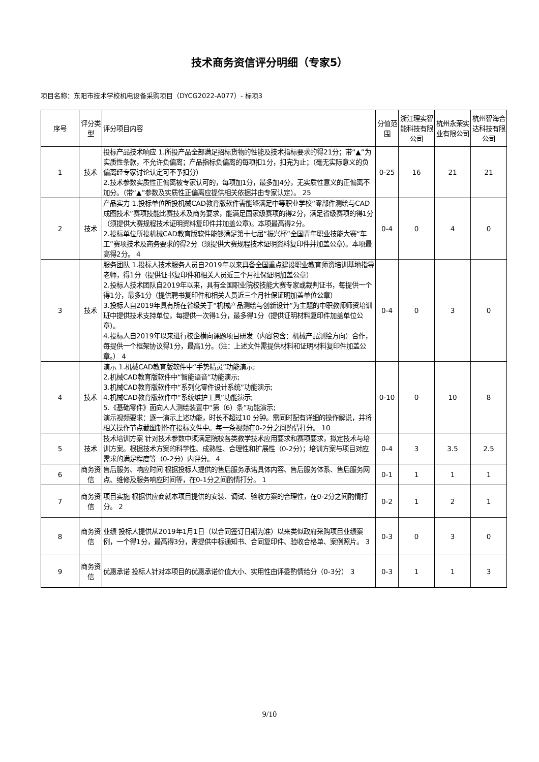技术商务资信评分明细（专家5）
项目名称：东阳市技术学校机电设备采购项目（DYCG2022-A077）- 标项3
| 序号 | 评分类型 | 评分项目内容 | 分值范围 | 浙江理实智能科技有限公司 | 杭州永荣实业有限公司 | 杭州智海合达科技有限公司 |
| --- | --- | --- | --- | --- | --- | --- |
| 1 | 技术 | 投标产品技术响应 1.所投产品全部满足招标货物的性能及技术指标要求的得21分；带“▲”为实质性条款，不允许负偏离；产品指标负偏离的每项扣1分，扣完为止；（毫无实际意义的负偏离经专家讨论认定可不予扣分） 2.技术参数实质性正偏离被专家认可的，每项加1分，最多加4分，无实质性意义的正偏离不加分。（带“▲”参数及实质性正偏离应提供相关依据并由专家认定）。 25 | 0-25 | 16 | 21 | 21 |
| 2 | 技术 | 产品实力 1.投标单位所投机械CAD教育版软件需能够满足中等职业学校“零部件测绘与CAD成图技术”赛项技能比赛技术及商务要求，能满足国家级赛项的得2分，满足省级赛项的得1分（须提供大赛规程技术证明资料复印件并加盖公章)。本项最高得2分。 2.投标单位所投机械CAD教育版软件能够满足第十七届“振兴杯”全国青年职业技能大赛“车工”赛项技术及商务要求的得2分（须提供大赛规程技术证明资料复印件并加盖公章)。本项最高得2分。 4 | 0-4 | 0 | 4 | 0 |
| 3 | 技术 | 服务团队 1.投标人技术服务人员自2019年以来具备全国重点建设职业教育师资培训基地指导老师，得1分（提供证书复印件和相关人员近三个月社保证明加盖公章） 2.投标人技术团队自2019年以来，具有全国职业院校技能大赛专家或裁判证书，每提供一个得1分，最多1分（提供聘书复印件和相关人员近三个月社保证明加盖单位公章） 3.投标人自2019年具有所在省级关于“机械产品测绘与创新设计”为主题的中职教师师资培训班中提供技术支持单位，每提供一次得1分，最多得1分（提供证明材料复印件加盖单位公章）。 4.投标人自2019年以来进行校企横向课题项目研发（内容包含：机械产品测绘方向）合作，每提供一个框架协议得1分，最高1分。（注：上述文件需提供材料和证明材料复印件加盖公章。） 4 | 0-4 | 0 | 3 | 0 |
| 4 | 技术 | 演示 1.机械CAD教育版软件中“手势精灵”功能演示; 2.机械CAD教育版软件中“智能语音”功能演示; 3.机械CAD教育版软件中“系列化零件设计系统”功能演示; 4.机械CAD教育版软件中“系统维护工具”功能演示; 5.《基础零件》面向人人测绘装置中“第（6）条”功能演示; 演示视频要求：逐一演示上述功能，时长不超过10 分钟。需同时配有详细的操作解说，并将相关操作节点截图制作在投标文件中。每一条视频在0-2分之间酌情打分。 10 | 0-10 | 0 | 10 | 8 |
| 5 | 技术 | 技术培训方案 针对技术参数中须满足院校各类教学技术应用要求和赛项要求，拟定技术与培训方案。根据技术方案的科学性、成熟性、合理性和扩展性（0-2分）；培训方案与项目对应需求的满足程度等（0-2分）内评分。 4 | 0-4 | 3 | 3.5 | 2.5 |
| 6 | 商务资信 | 售后服务、响应时间 根据投标人提供的售后服务承诺具体内容、售后服务体系、售后服务网点、维修及服务响应时间等，在0-1分之间酌情打分。 1 | 0-1 | 1 | 1 | 1 |
| 7 | 商务资信 | 项目实施 根据供应商就本项目提供的安装、调试、验收方案的合理性，在0-2分之间酌情打分。 2 | 0-2 | 1 | 2 | 1 |
| 8 | 商务资信 | 业绩 投标人提供从2019年1月1日（以合同签订日期为准）以来类似政府采购项目业绩案例，一个得1分，最高得3分，需提供中标通知书、合同复印件、验收合格单、案例照片。 3 | 0-3 | 0 | 3 | 0 |
| 9 | 商务资信 | 优惠承诺 投标人针对本项目的优惠承诺价值大小、实用性由评委酌情给分（0-3分） 3 | 0-3 | 1 | 1 | 3 |
9/10